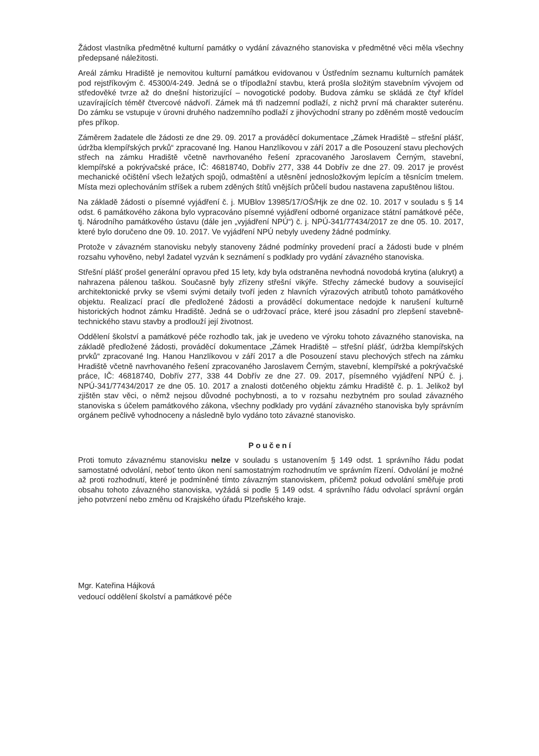Žádost vlastníka předmětné kulturní památky o vydání závazného stanoviska v předmětné věci měla všechny předepsané náležitosti.
Areál zámku Hradiště je nemovitou kulturní památkou evidovanou v Ústředním seznamu kulturních památek pod rejstříkovým č. 45300/4-249. Jedná se o třípodlažní stavbu, která prošla složitým stavebním vývojem od středověké tvrze až do dnešní historizující – novogotické podoby. Budova zámku se skládá ze čtyř křídel uzavírajících téměř čtvercové nádvoří. Zámek má tři nadzemní podlaží, z nichž první má charakter suterénu. Do zámku se vstupuje v úrovni druhého nadzemního podlaží z jihovýchodní strany po zděném mostě vedoucím přes příkop.
Záměrem žadatele dle žádosti ze dne 29. 09. 2017 a prováděcí dokumentace „Zámek Hradiště – střešní plášť, údržba klempířských prvků“ zpracované Ing. Hanou Hanzlíkovou v září 2017 a dle Posouzení stavu plechových střech na zámku Hradiště včetně navrhovaného řešení zpracovaného Jaroslavem Černým, stavební, klempířské a pokrývačské práce, IČ: 46818740, Dobřív 277, 338 44 Dobřív ze dne 27. 09. 2017 je provést mechanické očištění všech ležatých spojů, odmaštění a utěsnění jednosložkovým lepícím a těsnícím tmelem. Místa mezi oplechováním stříšek a rubem zděných štítů vnějších průčelí budou nastavena zapuštěnou lištou.
Na základě žádosti o písemné vyjádření č. j. MUBlov 13985/17/OŠ/Hjk ze dne 02. 10. 2017 v souladu s § 14 odst. 6 památkového zákona bylo vypracováno písemné vyjádření odborné organizace státní památkové péče, tj. Národního památkového ústavu (dále jen „vyjádření NPÚ“) č. j. NPÚ-341/77434/2017 ze dne 05. 10. 2017, které bylo doručeno dne 09. 10. 2017. Ve vyjádření NPÚ nebyly uvedeny žádné podmínky.
Protože v závazném stanovisku nebyly stanoveny žádné podmínky provedení prací a žádosti bude v plném rozsahu vyhověno, nebyl žadatel vyzván k seznámení s podklady pro vydání závazného stanoviska.
Střešní plášť prošel generální opravou před 15 lety, kdy byla odstraněna nevhodná novodobá krytina (alukryt) a nahrazena pálenou taškou. Současně byly zřízeny střešní vikýře. Střechy zámecké budovy a související architektonické prvky se všemi svými detaily tvoří jeden z hlavních výrazových atributů tohoto památkového objektu. Realizací prací dle předložené žádosti a prováděcí dokumentace nedojde k narušení kulturně historických hodnot zámku Hradiště. Jedná se o udržovací práce, které jsou zásadní pro zlepšení stavebně-technického stavu stavby a prodlouží její životnost.
Oddělení školství a památkové péče rozhodlo tak, jak je uvedeno ve výroku tohoto závazného stanoviska, na základě předložené žádosti, prováděcí dokumentace „Zámek Hradiště – střešní plášť, údržba klempířských prvků“ zpracované Ing. Hanou Hanzlíkovou v září 2017 a dle Posouzení stavu plechových střech na zámku Hradiště včetně navrhovaného řešení zpracovaného Jaroslavem Černým, stavební, klempířské a pokrývačské práce, IČ: 46818740, Dobřív 277, 338 44 Dobřív ze dne 27. 09. 2017, písemného vyjádření NPÚ č. j. NPÚ-341/77434/2017 ze dne 05. 10. 2017 a znalosti dotčeného objektu zámku Hradiště č. p. 1. Jelikož byl zjištěn stav věci, o němž nejsou důvodné pochybnosti, a to v rozsahu nezbytném pro soulad závazného stanoviska s účelem památkového zákona, všechny podklady pro vydání závazného stanoviska byly správním orgánem pečlivě vyhodnoceny a následně bylo vydáno toto závazné stanovisko.
Poučení
Proti tomuto závaznému stanovisku nelze v souladu s ustanovením § 149 odst. 1 správního řádu podat samostatné odvolání, neboť tento úkon není samostatným rozhodnutím ve správním řízení. Odvolání je možné až proti rozhodnutí, které je podmíněné tímto závazným stanoviskem, přičemž pokud odvolání směřuje proti obsahu tohoto závazného stanoviska, vyžádá si podle § 149 odst. 4 správního řádu odvolací správní orgán jeho potvrzení nebo změnu od Krajského úřadu Plzeňského kraje.
Mgr. Kateřina Hájková
vedoucí oddělení školství a památkové péče